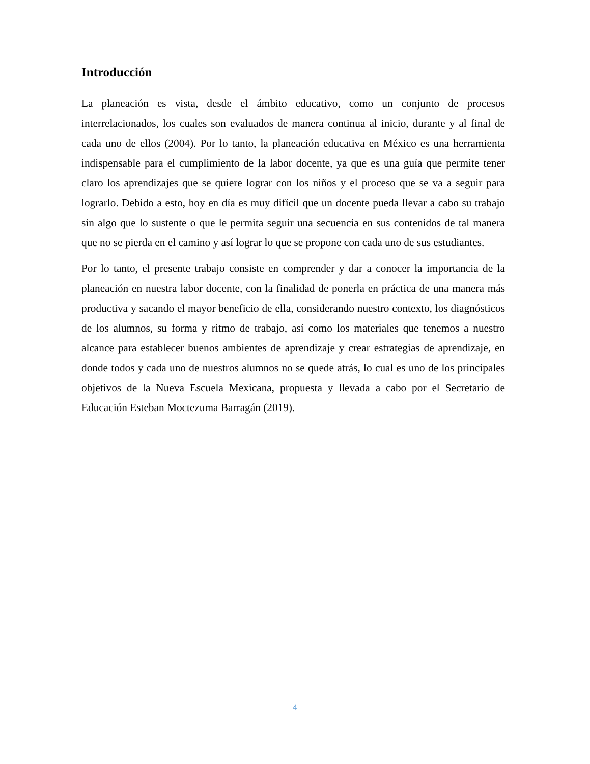Introducción
La planeación es vista, desde el ámbito educativo, como un conjunto de procesos interrelacionados, los cuales son evaluados de manera continua al inicio, durante y al final de cada uno de ellos (2004). Por lo tanto, la planeación educativa en México es una herramienta indispensable para el cumplimiento de la labor docente, ya que es una guía que permite tener claro los aprendizajes que se quiere lograr con los niños y el proceso que se va a seguir para lograrlo. Debido a esto, hoy en día es muy difícil que un docente pueda llevar a cabo su trabajo sin algo que lo sustente o que le permita seguir una secuencia en sus contenidos de tal manera que no se pierda en el camino y así lograr lo que se propone con cada uno de sus estudiantes.
Por lo tanto, el presente trabajo consiste en comprender y dar a conocer la importancia de la planeación en nuestra labor docente, con la finalidad de ponerla en práctica de una manera más productiva y sacando el mayor beneficio de ella, considerando nuestro contexto, los diagnósticos de los alumnos, su forma y ritmo de trabajo, así como los materiales que tenemos a nuestro alcance para establecer buenos ambientes de aprendizaje y crear estrategias de aprendizaje, en donde todos y cada uno de nuestros alumnos no se quede atrás, lo cual es uno de los principales objetivos de la Nueva Escuela Mexicana, propuesta y llevada a cabo por el Secretario de Educación Esteban Moctezuma Barragán (2019).
4